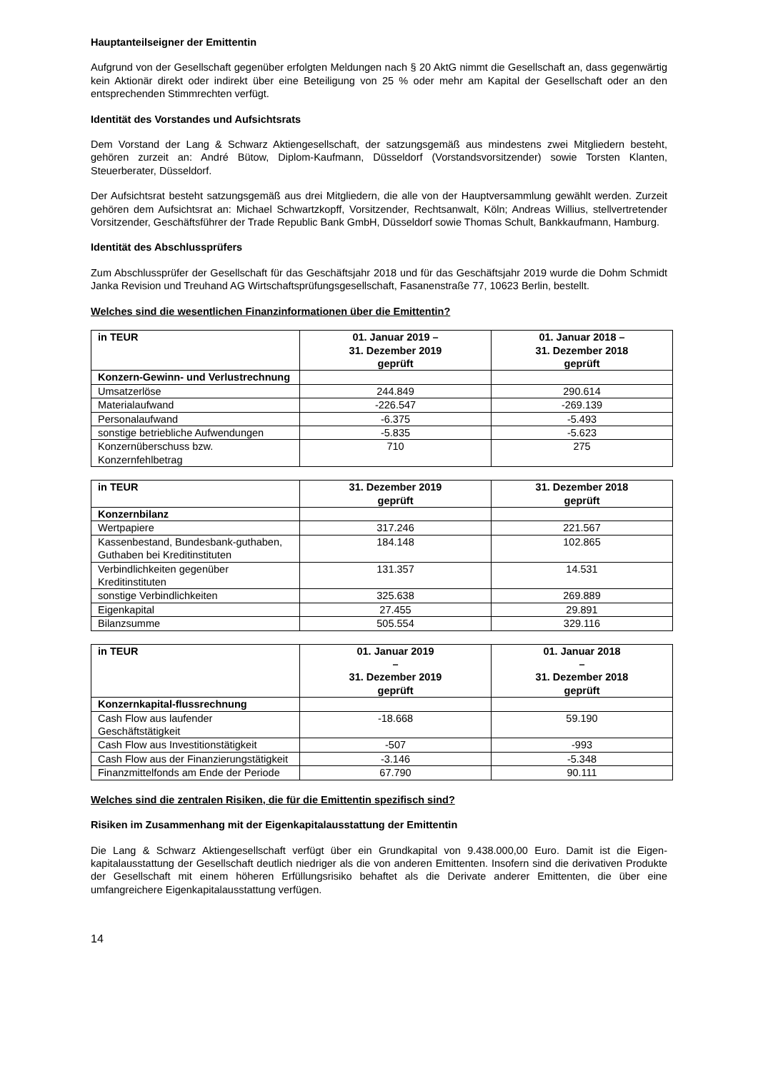Hauptanteilseigner der Emittentin
Aufgrund von der Gesellschaft gegenüber erfolgten Meldungen nach § 20 AktG nimmt die Gesellschaft an, dass gegenwärtig kein Aktionär direkt oder indirekt über eine Beteiligung von 25 % oder mehr am Kapital der Gesellschaft oder an den entsprechenden Stimmrechten verfügt.
Identität des Vorstandes und Aufsichtsrats
Dem Vorstand der Lang & Schwarz Aktiengesellschaft, der satzungsgemäß aus mindestens zwei Mitgliedern besteht, gehören zurzeit an: André Bütow, Diplom-Kaufmann, Düsseldorf (Vorstandsvorsitzender) sowie Torsten Klanten, Steuerberater, Düsseldorf.
Der Aufsichtsrat besteht satzungsgemäß aus drei Mitgliedern, die alle von der Hauptversammlung gewählt werden. Zurzeit gehören dem Aufsichtsrat an: Michael Schwartzkopff, Vorsitzender, Rechtsanwalt, Köln; Andreas Willius, stellvertretender Vorsitzender, Geschäftsführer der Trade Republic Bank GmbH, Düsseldorf sowie Thomas Schult, Bankkaufmann, Hamburg.
Identität des Abschlussprüfers
Zum Abschlussprüfer der Gesellschaft für das Geschäftsjahr 2018 und für das Geschäftsjahr 2019 wurde die Dohm Schmidt Janka Revision und Treuhand AG Wirtschaftsprüfungsgesellschaft, Fasanenstraße 77, 10623 Berlin, bestellt.
Welches sind die wesentlichen Finanzinformationen über die Emittentin?
| in TEUR | 01. Januar 2019 – 31. Dezember 2019 geprüft | 01. Januar 2018 – 31. Dezember 2018 geprüft |
| --- | --- | --- |
| Konzern-Gewinn- und Verlustrechnung | | |
| Umsatzerlöse | 244.849 | 290.614 |
| Materialaufwand | -226.547 | -269.139 |
| Personalaufwand | -6.375 | -5.493 |
| sonstige betriebliche Aufwendungen | -5.835 | -5.623 |
| Konzernüberschuss bzw. Konzernfehlbetrag | 710 | 275 |
| in TEUR | 31. Dezember 2019 geprüft | 31. Dezember 2018 geprüft |
| --- | --- | --- |
| Konzernbilanz | | |
| Wertpapiere | 317.246 | 221.567 |
| Kassenbestand, Bundesbank-guthaben, Guthaben bei Kreditinstituten | 184.148 | 102.865 |
| Verbindlichkeiten gegenüber Kreditinstituten | 131.357 | 14.531 |
| sonstige Verbindlichkeiten | 325.638 | 269.889 |
| Eigenkapital | 27.455 | 29.891 |
| Bilanzsumme | 505.554 | 329.116 |
| in TEUR | 01. Januar 2019 – 31. Dezember 2019 geprüft | 01. Januar 2018 – 31. Dezember 2018 geprüft |
| --- | --- | --- |
| Konzernkapital-flussrechnung | | |
| Cash Flow aus laufender Geschäftstätigkeit | -18.668 | 59.190 |
| Cash Flow aus Investitionstätigkeit | -507 | -993 |
| Cash Flow aus der Finanzierungstätigkeit | -3.146 | -5.348 |
| Finanzmittelfonds am Ende der Periode | 67.790 | 90.111 |
Welches sind die zentralen Risiken, die für die Emittentin spezifisch sind?
Risiken im Zusammenhang mit der Eigenkapitalausstattung der Emittentin
Die Lang & Schwarz Aktiengesellschaft verfügt über ein Grundkapital von 9.438.000,00 Euro. Damit ist die Eigen-kapitalausstattung der Gesellschaft deutlich niedriger als die von anderen Emittenten. Insofern sind die derivativen Produkte der Gesellschaft mit einem höheren Erfüllungsrisiko behaftet als die Derivate anderer Emittenten, die über eine umfangreichere Eigenkapitalausstattung verfügen.
14